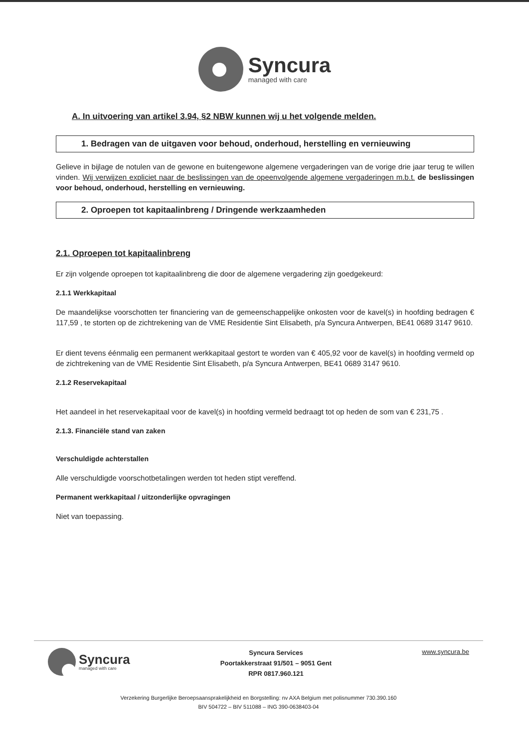Syncura
managed with care
A. In uitvoering van artikel 3.94, §2 NBW kunnen wij u het volgende melden.
1. Bedragen van de uitgaven voor behoud, onderhoud, herstelling en vernieuwing
Gelieve in bijlage de notulen van de gewone en buitengewone algemene vergaderingen van de vorige drie jaar terug te willen vinden. Wij verwijzen expliciet naar de beslissingen van de opeenvolgende algemene vergaderingen m.b.t. de beslissingen voor behoud, onderhoud, herstelling en vernieuwing.
2. Oproepen tot kapitaalinbreng / Dringende werkzaamheden
2.1. Oproepen tot kapitaalinbreng
Er zijn volgende oproepen tot kapitaalinbreng die door de algemene vergadering zijn goedgekeurd:
2.1.1 Werkkapitaal
De maandelijkse voorschotten ter financiering van de gemeenschappelijke onkosten voor de kavel(s) in hoofding bedragen € 117,59 , te storten op de zichtrekening van de VME Residentie Sint Elisabeth, p/a Syncura Antwerpen, BE41 0689 3147 9610.
Er dient tevens éénmalig een permanent werkkapitaal gestort te worden van € 405,92 voor de kavel(s) in hoofding vermeld op de zichtrekening van de VME Residentie Sint Elisabeth, p/a Syncura Antwerpen, BE41 0689 3147 9610.
2.1.2 Reservekapitaal
Het aandeel in het reservekapitaal voor de kavel(s) in hoofding vermeld bedraagt tot op heden de som van € 231,75 .
2.1.3. Financiële stand van zaken
Verschuldigde achterstallen
Alle verschuldigde voorschotbetalingen werden tot heden stipt vereffend.
Permanent werkkapitaal / uitzonderlijke opvragingen
Niet van toepassing.
Syncura
managed with care
Syncura Services
Poortakkerstraat 91/501 – 9051 Gent
RPR 0817.960.121
www.syncura.be
Verzekering Burgerlijke Beroepsaansprakelijkheid en Borgstelling: nv AXA Belgium met polisnummer 730.390.160
BIV 504722 – BIV 511088 – ING 390-0638403-04